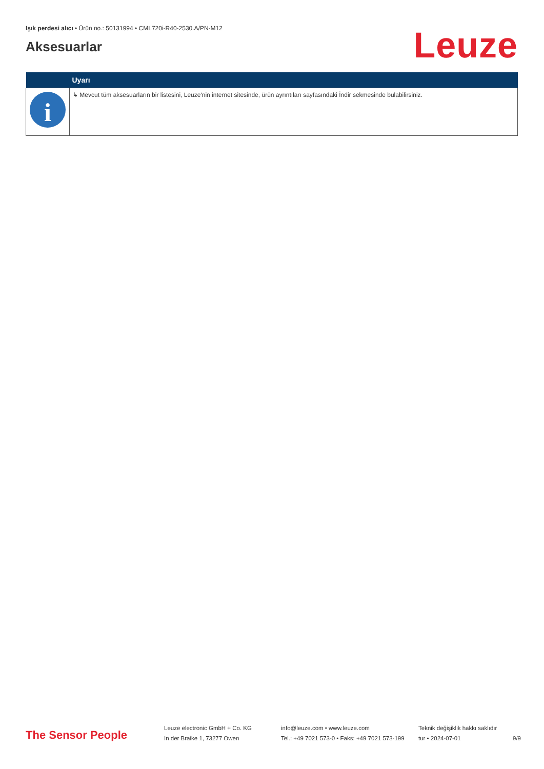Işık perdesi alıcı • Ürün no.: 50131994 • CML720i-R40-2530.A/PN-M12
Aksesuarlar
Leuze
| | Uyarı |
| --- | --- |
| i | ↳ Mevcut tüm aksesuarların bir listesini, Leuze'nin internet sitesinde, ürün ayrıntıları sayfasındaki İndir sekmesinde bulabilirsiniz. |
The Sensor People
Leuze electronic GmbH + Co. KG
In der Braike 1, 73277 Owen
info@leuze.com • www.leuze.com
Tel.: +49 7021 573-0 • Faks: +49 7021 573-199
Teknik değişiklik hakkı saklıdır
tur • 2024-07-01
9/9